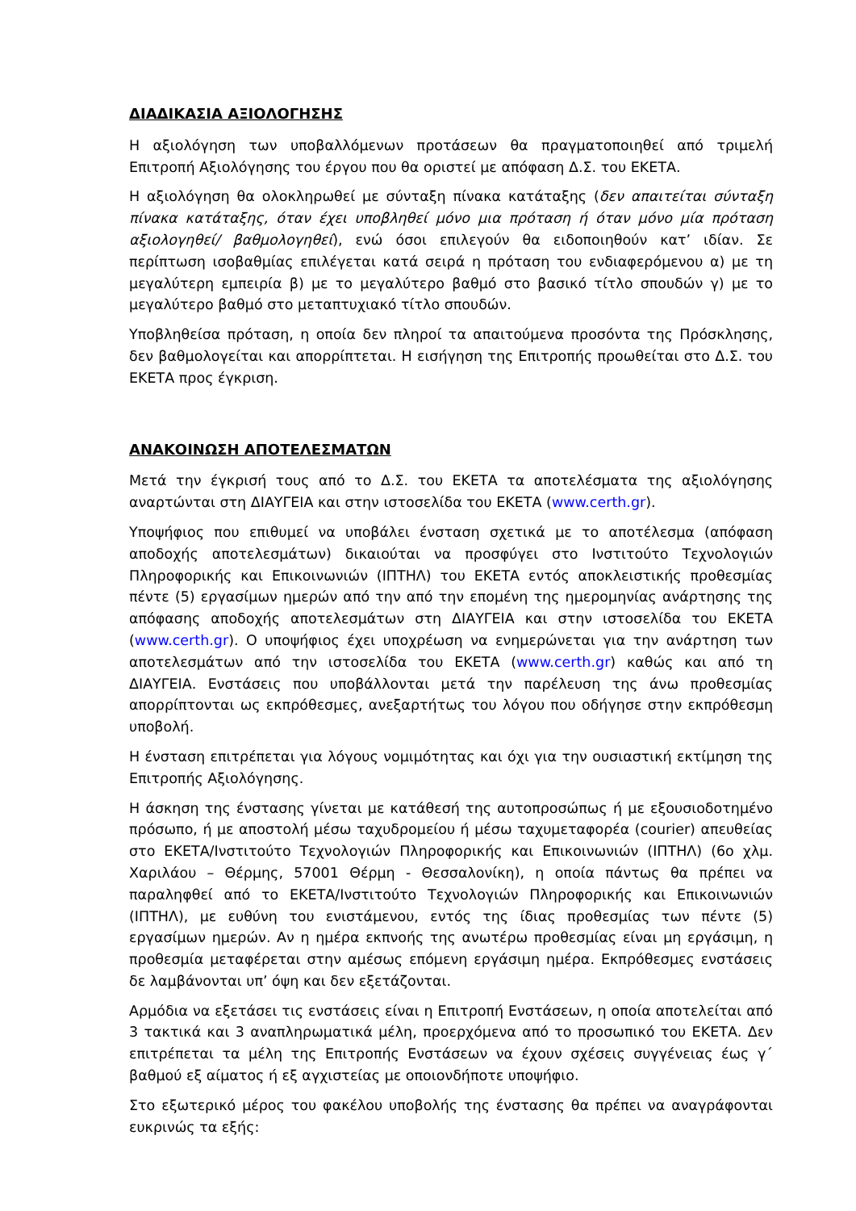ΔΙΑΔΙΚΑΣΙΑ ΑΞΙΟΛΟΓΗΣΗΣ
Η αξιολόγηση των υποβαλλόμενων προτάσεων θα πραγματοποιηθεί από τριμελή Επιτροπή Αξιολόγησης του έργου που θα οριστεί με απόφαση Δ.Σ. του ΕΚΕΤΑ.
Η αξιολόγηση θα ολοκληρωθεί με σύνταξη πίνακα κατάταξης (δεν απαιτείται σύνταξη πίνακα κατάταξης, όταν έχει υποβληθεί μόνο μια πρόταση ή όταν μόνο μία πρόταση αξιολογηθεί/ βαθμολογηθεί), ενώ όσοι επιλεγούν θα ειδοποιηθούν κατ’ ιδίαν. Σε περίπτωση ισοβαθμίας επιλέγεται κατά σειρά η πρόταση του ενδιαφερόμενου α) με τη μεγαλύτερη εμπειρία β) με το μεγαλύτερο βαθμό στο βασικό τίτλο σπουδών γ) με το μεγαλύτερο βαθμό στο μεταπτυχιακό τίτλο σπουδών.
Υποβληθείσα πρόταση, η οποία δεν πληροί τα απαιτούμενα προσόντα της Πρόσκλησης, δεν βαθμολογείται και απορρίπτεται. Η εισήγηση της Επιτροπής προωθείται στο Δ.Σ. του ΕΚΕΤΑ προς έγκριση.
ΑΝΑΚΟΙΝΩΣΗ ΑΠΟΤΕΛΕΣΜΑΤΩΝ
Μετά την έγκρισή τους από το Δ.Σ. του ΕΚΕΤΑ τα αποτελέσματα της αξιολόγησης αναρτώνται στη ΔΙΑΥΓΕΙΑ και στην ιστοσελίδα του ΕΚΕΤΑ (www.certh.gr).
Υποψήφιος που επιθυμεί να υποβάλει ένσταση σχετικά με το αποτέλεσμα (απόφαση αποδοχής αποτελεσμάτων) δικαιούται να προσφύγει στο Ινστιτούτο Τεχνολογιών Πληροφορικής και Επικοινωνιών (ΙΠΤΗΛ) του ΕΚΕΤΑ εντός αποκλειστικής προθεσμίας πέντε (5) εργασίμων ημερών από την από την επομένη της ημερομηνίας ανάρτησης της απόφασης αποδοχής αποτελεσμάτων στη ΔΙΑΥΓΕΙΑ και στην ιστοσελίδα του ΕΚΕΤΑ (www.certh.gr). Ο υποψήφιος έχει υποχρέωση να ενημερώνεται για την ανάρτηση των αποτελεσμάτων από την ιστοσελίδα του ΕΚΕΤΑ (www.certh.gr) καθώς και από τη ΔΙΑΥΓΕΙΑ. Ενστάσεις που υποβάλλονται μετά την παρέλευση της άνω προθεσμίας απορρίπτονται ως εκπρόθεσμες, ανεξαρτήτως του λόγου που οδήγησε στην εκπρόθεσμη υποβολή.
Η ένσταση επιτρέπεται για λόγους νομιμότητας και όχι για την ουσιαστική εκτίμηση της Επιτροπής Αξιολόγησης.
Η άσκηση της ένστασης γίνεται με κατάθεσή της αυτοπροσώπως ή με εξουσιοδοτημένο πρόσωπο, ή με αποστολή μέσω ταχυδρομείου ή μέσω ταχυμεταφορέα (courier) απευθείας στο ΕΚΕΤΑ/Ινστιτούτο Τεχνολογιών Πληροφορικής και Επικοινωνιών (ΙΠΤΗΛ) (6ο χλμ. Χαριλάου – Θέρμης, 57001 Θέρμη - Θεσσαλονίκη), η οποία πάντως θα πρέπει να παραληφθεί από το ΕΚΕΤΑ/Ινστιτούτο Τεχνολογιών Πληροφορικής και Επικοινωνιών (ΙΠΤΗΛ), με ευθύνη του ενιστάμενου, εντός της ίδιας προθεσμίας των πέντε (5) εργασίμων ημερών. Αν η ημέρα εκπνοής της ανωτέρω προθεσμίας είναι μη εργάσιμη, η προθεσμία μεταφέρεται στην αμέσως επόμενη εργάσιμη ημέρα. Εκπρόθεσμες ενστάσεις δε λαμβάνονται υπ’ όψη και δεν εξετάζονται.
Αρμόδια να εξετάσει τις ενστάσεις είναι η Επιτροπή Ενστάσεων, η οποία αποτελείται από 3 τακτικά και 3 αναπληρωματικά μέλη, προερχόμενα από το προσωπικό του ΕΚΕΤΑ. Δεν επιτρέπεται τα μέλη της Επιτροπής Ενστάσεων να έχουν σχέσεις συγγένειας έως γ΄ βαθμού εξ αίματος ή εξ αγχιστείας με οποιονδήποτε υποψήφιο.
Στο εξωτερικό μέρος του φακέλου υποβολής της ένστασης θα πρέπει να αναγράφονται ευκρινώς τα εξής: